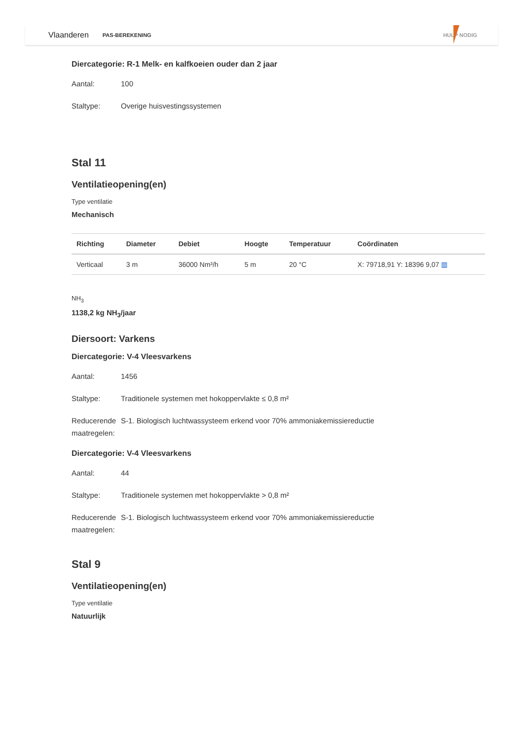Vlaanderen PAS-BEREKENING HULP NODIG
Diercategorie: R-1 Melk- en kalfkoeien ouder dan 2 jaar
Aantal: 100
Staltype: Overige huisvestingssystemen
Stal 11
Ventilatieopening(en)
Type ventilatie
Mechanisch
| Richting | Diameter | Debiet | Hoogte | Temperatuur | Coördinaten |
| --- | --- | --- | --- | --- | --- |
| Verticaal | 3 m | 36000 Nm³/h | 5 m | 20 °C | X: 79718,91 Y: 18396 9,07 ▥ |
NH<sub>3</sub>
1138,2 kg NH<sub>3</sub>/jaar
Diersoort: Varkens
Diercategorie: V-4 Vleesvarkens
Aantal: 1456
Staltype: Traditionele systemen met hokoppervlakte ≤ 0,8 m²
Reducerende maatregelen: S-1. Biologisch luchtwassysteem erkend voor 70% ammoniakemissiereductie
Diercategorie: V-4 Vleesvarkens
Aantal: 44
Staltype: Traditionele systemen met hokoppervlakte > 0,8 m²
Reducerende maatregelen: S-1. Biologisch luchtwassysteem erkend voor 70% ammoniakemissiereductie
Stal 9
Ventilatieopening(en)
Type ventilatie
Natuurlijk